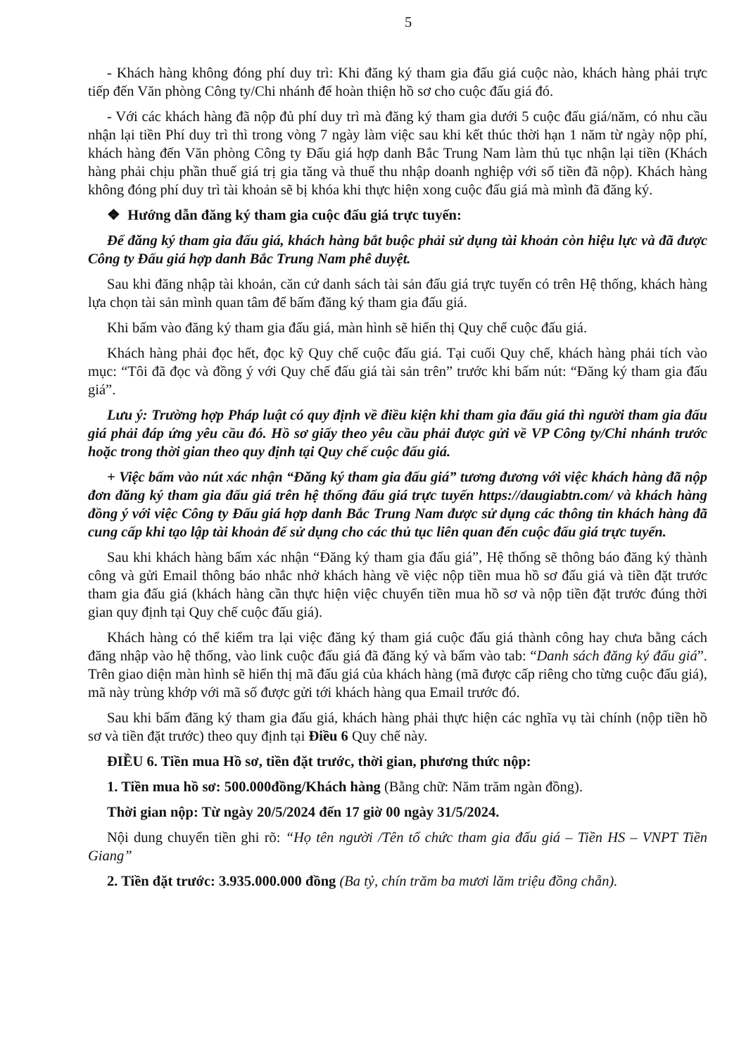5
- Khách hàng không đóng phí duy trì: Khi đăng ký tham gia đấu giá cuộc nào, khách hàng phải trực tiếp đến Văn phòng Công ty/Chi nhánh để hoàn thiện hồ sơ cho cuộc đấu giá đó.
- Với các khách hàng đã nộp đủ phí duy trì mà đăng ký tham gia dưới 5 cuộc đấu giá/năm, có nhu cầu nhận lại tiền Phí duy trì thì trong vòng 7 ngày làm việc sau khi kết thúc thời hạn 1 năm từ ngày nộp phí, khách hàng đến Văn phòng Công ty Đấu giá hợp danh Bắc Trung Nam làm thủ tục nhận lại tiền (Khách hàng phải chịu phần thuế giá trị gia tăng và thuế thu nhập doanh nghiệp với số tiền đã nộp). Khách hàng không đóng phí duy trì tài khoản sẽ bị khóa khi thực hiện xong cuộc đấu giá mà mình đã đăng ký.
❖ Hướng dẫn đăng ký tham gia cuộc đấu giá trực tuyến:
Để đăng ký tham gia đấu giá, khách hàng bắt buộc phải sử dụng tài khoản còn hiệu lực và đã được Công ty Đấu giá hợp danh Bắc Trung Nam phê duyệt.
Sau khi đăng nhập tài khoản, căn cứ danh sách tài sản đấu giá trực tuyến có trên Hệ thống, khách hàng lựa chọn tài sản mình quan tâm để bấm đăng ký tham gia đấu giá.
Khi bấm vào đăng ký tham gia đấu giá, màn hình sẽ hiển thị Quy chế cuộc đấu giá.
Khách hàng phải đọc hết, đọc kỹ Quy chế cuộc đấu giá. Tại cuối Quy chế, khách hàng phải tích vào mục: “Tôi đã đọc và đồng ý với Quy chế đấu giá tài sản trên” trước khi bấm nút: “Đăng ký tham gia đấu giá”.
Lưu ý: Trường hợp Pháp luật có quy định về điều kiện khi tham gia đấu giá thì người tham gia đấu giá phải đáp ứng yêu cầu đó. Hồ sơ giấy theo yêu cầu phải được gửi về VP Công ty/Chi nhánh trước hoặc trong thời gian theo quy định tại Quy chế cuộc đấu giá.
+ Việc bấm vào nút xác nhận “Đăng ký tham gia đấu giá” tương đương với việc khách hàng đã nộp đơn đăng ký tham gia đấu giá trên hệ thống đấu giá trực tuyến https://daugiabtn.com/ và khách hàng đồng ý với việc Công ty Đấu giá hợp danh Bắc Trung Nam được sử dụng các thông tin khách hàng đã cung cấp khi tạo lập tài khoản để sử dụng cho các thủ tục liên quan đến cuộc đấu giá trực tuyến.
Sau khi khách hàng bấm xác nhận “Đăng ký tham gia đấu giá”, Hệ thống sẽ thông báo đăng ký thành công và gửi Email thông báo nhắc nhở khách hàng về việc nộp tiền mua hồ sơ đấu giá và tiền đặt trước tham gia đấu giá (khách hàng cần thực hiện việc chuyển tiền mua hồ sơ và nộp tiền đặt trước đúng thời gian quy định tại Quy chế cuộc đấu giá).
Khách hàng có thể kiểm tra lại việc đăng ký tham giá cuộc đấu giá thành công hay chưa bằng cách đăng nhập vào hệ thống, vào link cuộc đấu giá đã đăng ký và bấm vào tab: “Danh sách đăng ký đấu giá”. Trên giao diện màn hình sẽ hiển thị mã đấu giá của khách hàng (mã được cấp riêng cho từng cuộc đấu giá), mã này trùng khớp với mã số được gửi tới khách hàng qua Email trước đó.
Sau khi bấm đăng ký tham gia đấu giá, khách hàng phải thực hiện các nghĩa vụ tài chính (nộp tiền hồ sơ và tiền đặt trước) theo quy định tại Điều 6 Quy chế này.
ĐIỀU 6. Tiền mua Hồ sơ, tiền đặt trước, thời gian, phương thức nộp:
1. Tiền mua hồ sơ: 500.000đồng/Khách hàng (Bằng chữ: Năm trăm ngàn đồng).
Thời gian nộp: Từ ngày 20/5/2024 đến 17 giờ 00 ngày 31/5/2024.
Nội dung chuyển tiền ghi rõ: “Họ tên người /Tên tổ chức tham gia đấu giá – Tiền HS – VNPT Tiền Giang”
2. Tiền đặt trước: 3.935.000.000 đồng (Ba tỷ, chín trăm ba mươi lăm triệu đồng chẵn).